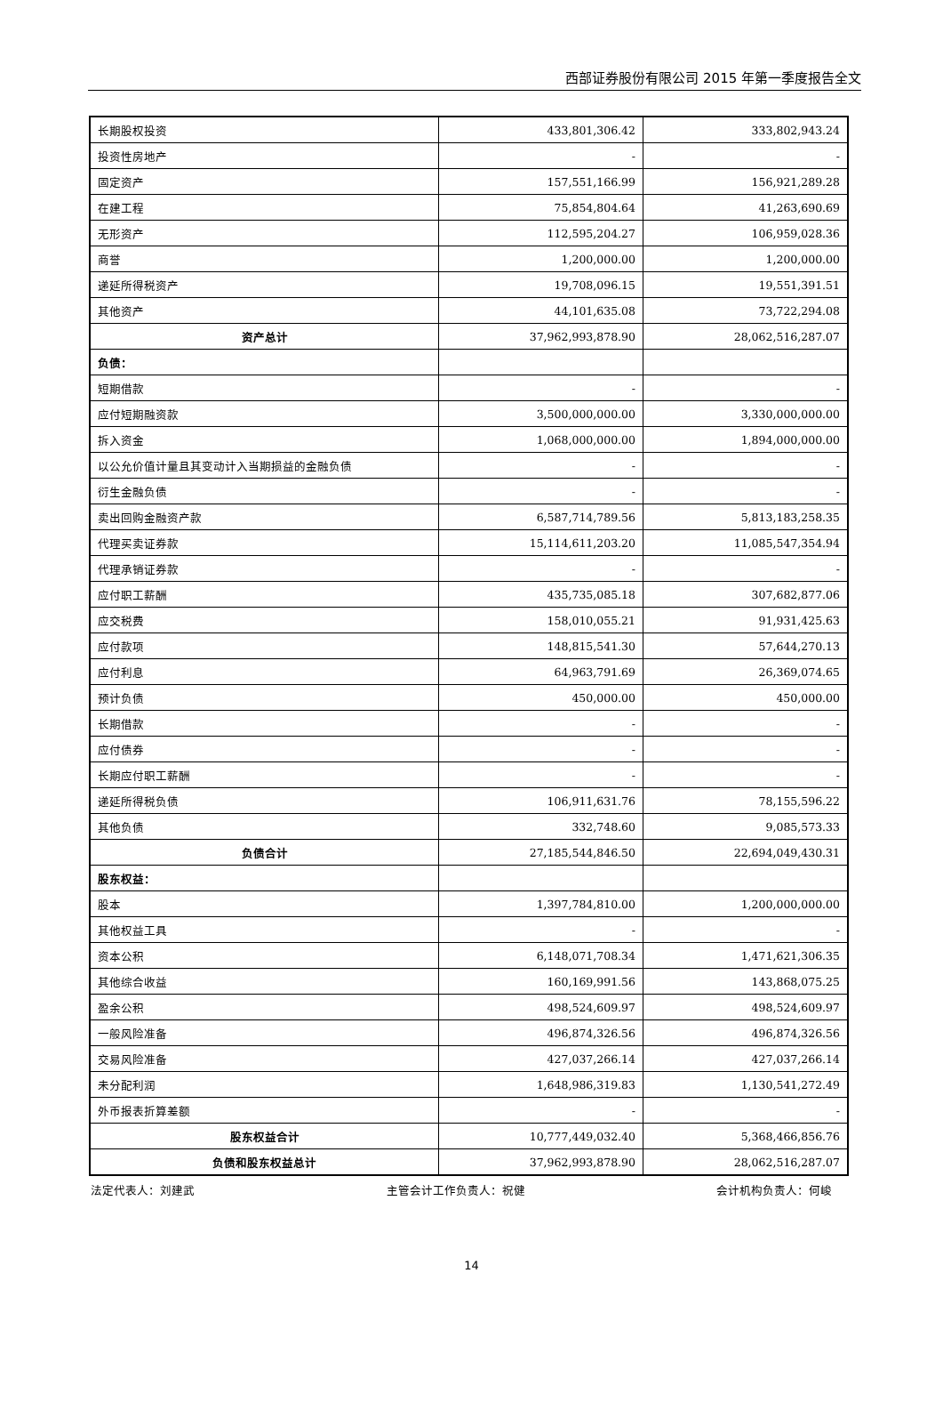西部证券股份有限公司 2015 年第一季度报告全文
| 长期股权投资 | 433,801,306.42 | 333,802,943.24 |
| 投资性房地产 | - | - |
| 固定资产 | 157,551,166.99 | 156,921,289.28 |
| 在建工程 | 75,854,804.64 | 41,263,690.69 |
| 无形资产 | 112,595,204.27 | 106,959,028.36 |
| 商誉 | 1,200,000.00 | 1,200,000.00 |
| 递延所得税资产 | 19,708,096.15 | 19,551,391.51 |
| 其他资产 | 44,101,635.08 | 73,722,294.08 |
| 资产总计 | 37,962,993,878.90 | 28,062,516,287.07 |
| 负债： | | |
| 短期借款 | - | - |
| 应付短期融资款 | 3,500,000,000.00 | 3,330,000,000.00 |
| 拆入资金 | 1,068,000,000.00 | 1,894,000,000.00 |
| 以公允价值计量且其变动计入当期损益的金融负债 | - | - |
| 衍生金融负债 | - | - |
| 卖出回购金融资产款 | 6,587,714,789.56 | 5,813,183,258.35 |
| 代理买卖证券款 | 15,114,611,203.20 | 11,085,547,354.94 |
| 代理承销证券款 | - | - |
| 应付职工薪酬 | 435,735,085.18 | 307,682,877.06 |
| 应交税费 | 158,010,055.21 | 91,931,425.63 |
| 应付款项 | 148,815,541.30 | 57,644,270.13 |
| 应付利息 | 64,963,791.69 | 26,369,074.65 |
| 预计负债 | 450,000.00 | 450,000.00 |
| 长期借款 | - | - |
| 应付债券 | - | - |
| 长期应付职工薪酬 | - | - |
| 递延所得税负债 | 106,911,631.76 | 78,155,596.22 |
| 其他负债 | 332,748.60 | 9,085,573.33 |
| 负债合计 | 27,185,544,846.50 | 22,694,049,430.31 |
| 股东权益： | | |
| 股本 | 1,397,784,810.00 | 1,200,000,000.00 |
| 其他权益工具 | - | - |
| 资本公积 | 6,148,071,708.34 | 1,471,621,306.35 |
| 其他综合收益 | 160,169,991.56 | 143,868,075.25 |
| 盈余公积 | 498,524,609.97 | 498,524,609.97 |
| 一般风险准备 | 496,874,326.56 | 496,874,326.56 |
| 交易风险准备 | 427,037,266.14 | 427,037,266.14 |
| 未分配利润 | 1,648,986,319.83 | 1,130,541,272.49 |
| 外币报表折算差额 | - | - |
| 股东权益合计 | 10,777,449,032.40 | 5,368,466,856.76 |
| 负债和股东权益总计 | 37,962,993,878.90 | 28,062,516,287.07 |
法定代表人：刘建武 主管会计工作负责人：祝健 会计机构负责人：何峻
14